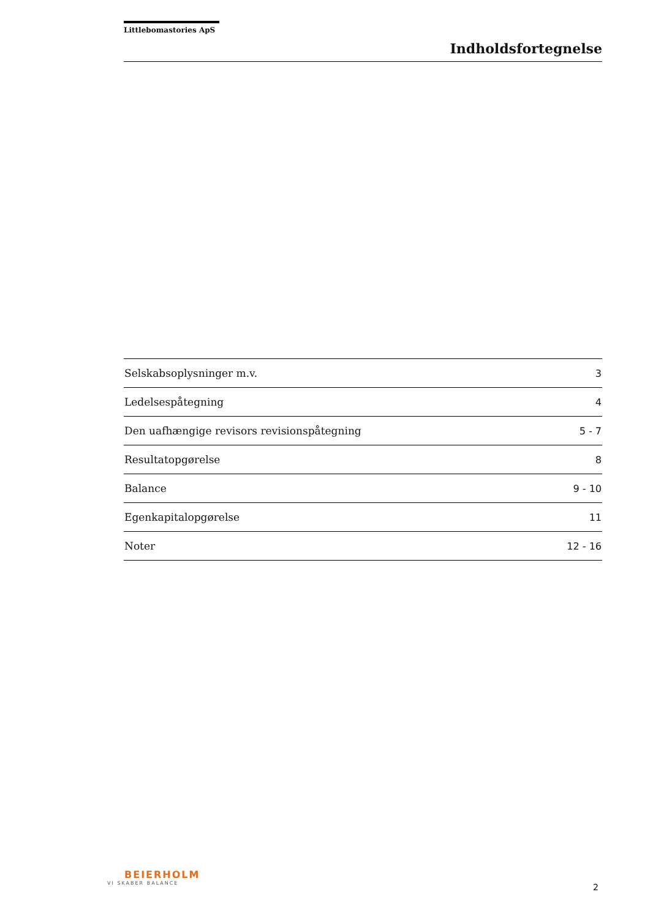Littlebomastories ApS
Indholdsfortegnelse
| Selskabsoplysninger m.v. | 3 |
| Ledelsespåtegning | 4 |
| Den uafhængige revisors revisionspåtegning | 5 - 7 |
| Resultatopgørelse | 8 |
| Balance | 9 - 10 |
| Egenkapitalopgørelse | 11 |
| Noter | 12 - 16 |
BEIERHOLM
VI SKABER BALANCE
2